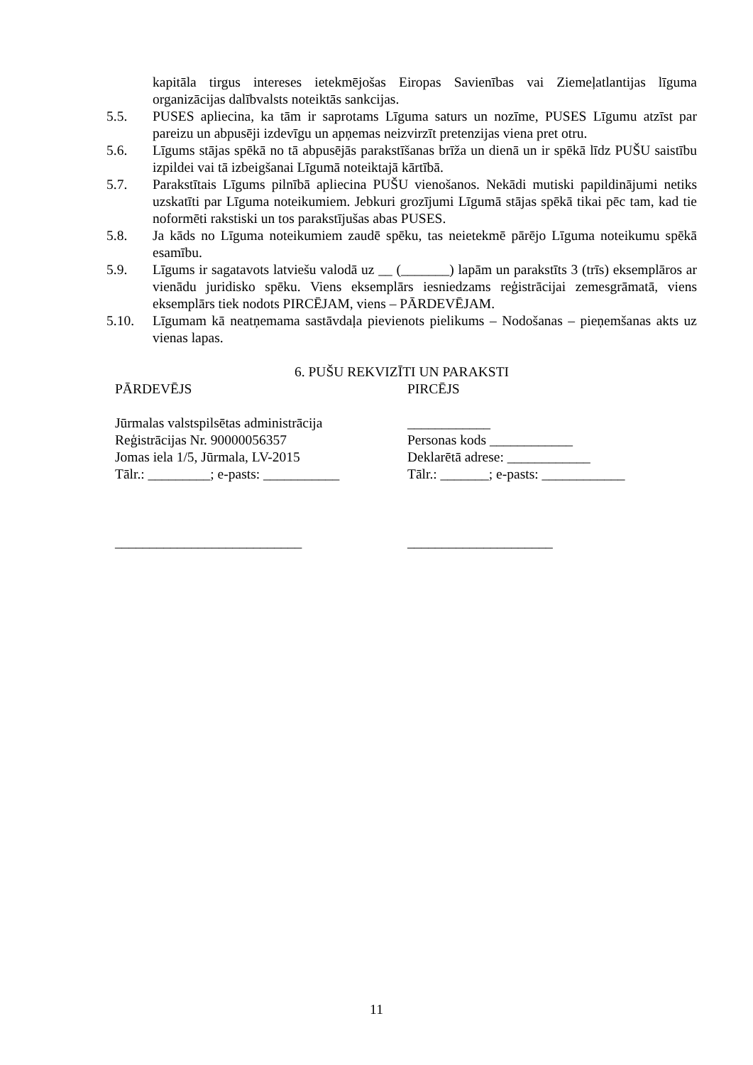kapitāla tirgus intereses ietekmējošas Eiropas Savienības vai Ziemeļatlantijas līguma organizācijas dalībvalsts noteiktās sankcijas.
5.5. PUSES apliecina, ka tām ir saprotams Līguma saturs un nozīme, PUSES Līgumu atzīst par pareizu un abpusēji izdevīgu un apņemas neizvirzīt pretenzijas viena pret otru.
5.6. Līgums stājas spēkā no tā abpusējās parakstīšanas brīža un dienā un ir spēkā līdz PUŠU saistību izpildei vai tā izbeigšanai Līgumā noteiktajā kārtībā.
5.7. Parakstītais Līgums pilnībā apliecina PUŠU vienošanos. Nekādi mutiski papildinājumi netiks uzskatīti par Līguma noteikumiem. Jebkuri grozījumi Līgumā stājas spēkā tikai pēc tam, kad tie noformēti rakstiski un tos parakstījušas abas PUSES.
5.8. Ja kāds no Līguma noteikumiem zaudē spēku, tas neietekmē pārējo Līguma noteikumu spēkā esamību.
5.9. Līgums ir sagatavots latviešu valodā uz __ (_______) lapām un parakstīts 3 (trīs) eksemplāros ar vienādu juridisko spēku. Viens eksemplārs iesniedzams reģistrācijai zemesgrāmatā, viens eksemplārs tiek nodots PIRCĒJAM, viens – PĀRDEVĒJAM.
5.10. Līgumam kā neatņemama sastāvdaļa pievienots pielikums – Nodošanas – pieņemšanas akts uz vienas lapas.
6. PUŠU REKVIZĪTI UN PARAKSTI
PĀRDEVĒJS
Jūrmalas valstspilsētas administrācija
Reģistrācijas Nr. 90000056357
Jomas iela 1/5, Jūrmala, LV-2015
Tālr.: _________; e-pasts: ___________
___________________________
PIRCĒJS
____________
Personas kods ____________
Deklarētā adrese: ____________
Tālr.: _______; e-pasts: ____________
_____________________
11